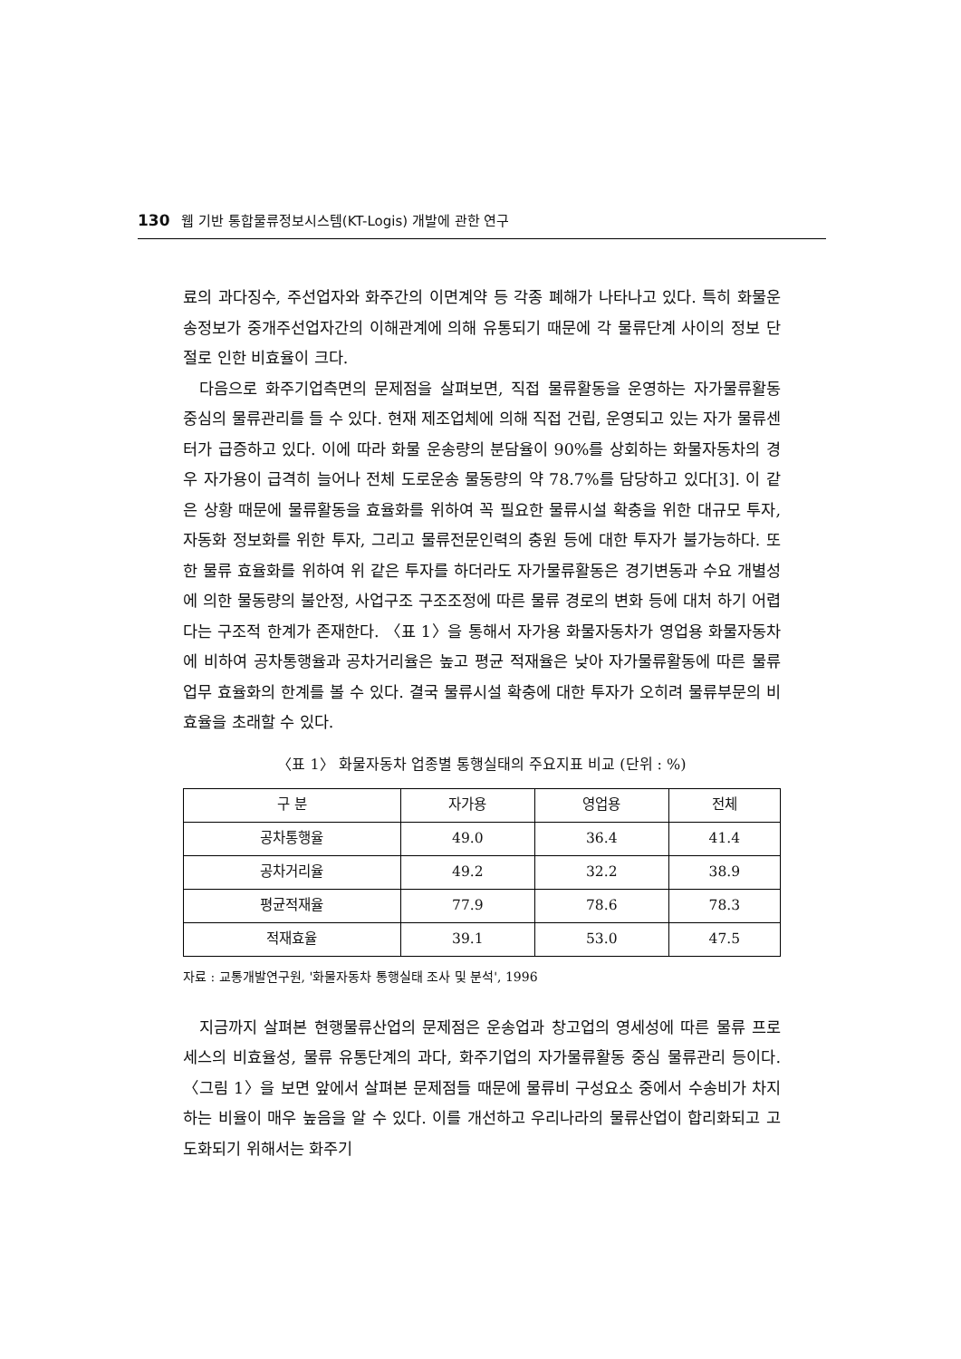130 웹 기반 통합물류정보시스템(KT-Logis) 개발에 관한 연구
료의 과다징수, 주선업자와 화주간의 이면계약 등 각종 폐해가 나타나고 있다. 특히 화물운송정보가 중개주선업자간의 이해관계에 의해 유통되기 때문에 각 물류단계 사이의 정보 단절로 인한 비효율이 크다.
다음으로 화주기업측면의 문제점을 살펴보면, 직접 물류활동을 운영하는 자가물류활동 중심의 물류관리를 들 수 있다. 현재 제조업체에 의해 직접 건립, 운영되고 있는 자가 물류센터가 급증하고 있다. 이에 따라 화물 운송량의 분담율이 90%를 상회하는 화물자동차의 경우 자가용이 급격히 늘어나 전체 도로운송 물동량의 약 78.7%를 담당하고 있다[3]. 이 같은 상황 때문에 물류활동을 효율화를 위하여 꼭 필요한 물류시설 확충을 위한 대규모 투자, 자동화 정보화를 위한 투자, 그리고 물류전문인력의 충원 등에 대한 투자가 불가능하다. 또한 물류 효율화를 위하여 위 같은 투자를 하더라도 자가물류활동은 경기변동과 수요 개별성에 의한 물동량의 불안정, 사업구조 구조조정에 따른 물류 경로의 변화 등에 대처 하기 어렵다는 구조적 한계가 존재한다. 〈표 1〉을 통해서 자가용 화물자동차가 영업용 화물자동차에 비하여 공차통행율과 공차거리율은 높고 평균 적재율은 낮아 자가물류활동에 따른 물류업무 효율화의 한계를 볼 수 있다. 결국 물류시설 확충에 대한 투자가 오히려 물류부문의 비효율을 초래할 수 있다.
〈표 1〉 화물자동차 업종별 통행실태의 주요지표 비교 (단위 : %)
| 구 분 | 자가용 | 영업용 | 전체 |
| --- | --- | --- | --- |
| 공차통행율 | 49.0 | 36.4 | 41.4 |
| 공차거리율 | 49.2 | 32.2 | 38.9 |
| 평균적재율 | 77.9 | 78.6 | 78.3 |
| 적재효율 | 39.1 | 53.0 | 47.5 |
자료 : 교통개발연구원, '화물자동차 통행실태 조사 및 분석', 1996
지금까지 살펴본 현행물류산업의 문제점은 운송업과 창고업의 영세성에 따른 물류 프로세스의 비효율성, 물류 유통단계의 과다, 화주기업의 자가물류활동 중심 물류관리 등이다. 〈그림 1〉을 보면 앞에서 살펴본 문제점들 때문에 물류비 구성요소 중에서 수송비가 차지하는 비율이 매우 높음을 알 수 있다. 이를 개선하고 우리나라의 물류산업이 합리화되고 고도화되기 위해서는 화주기